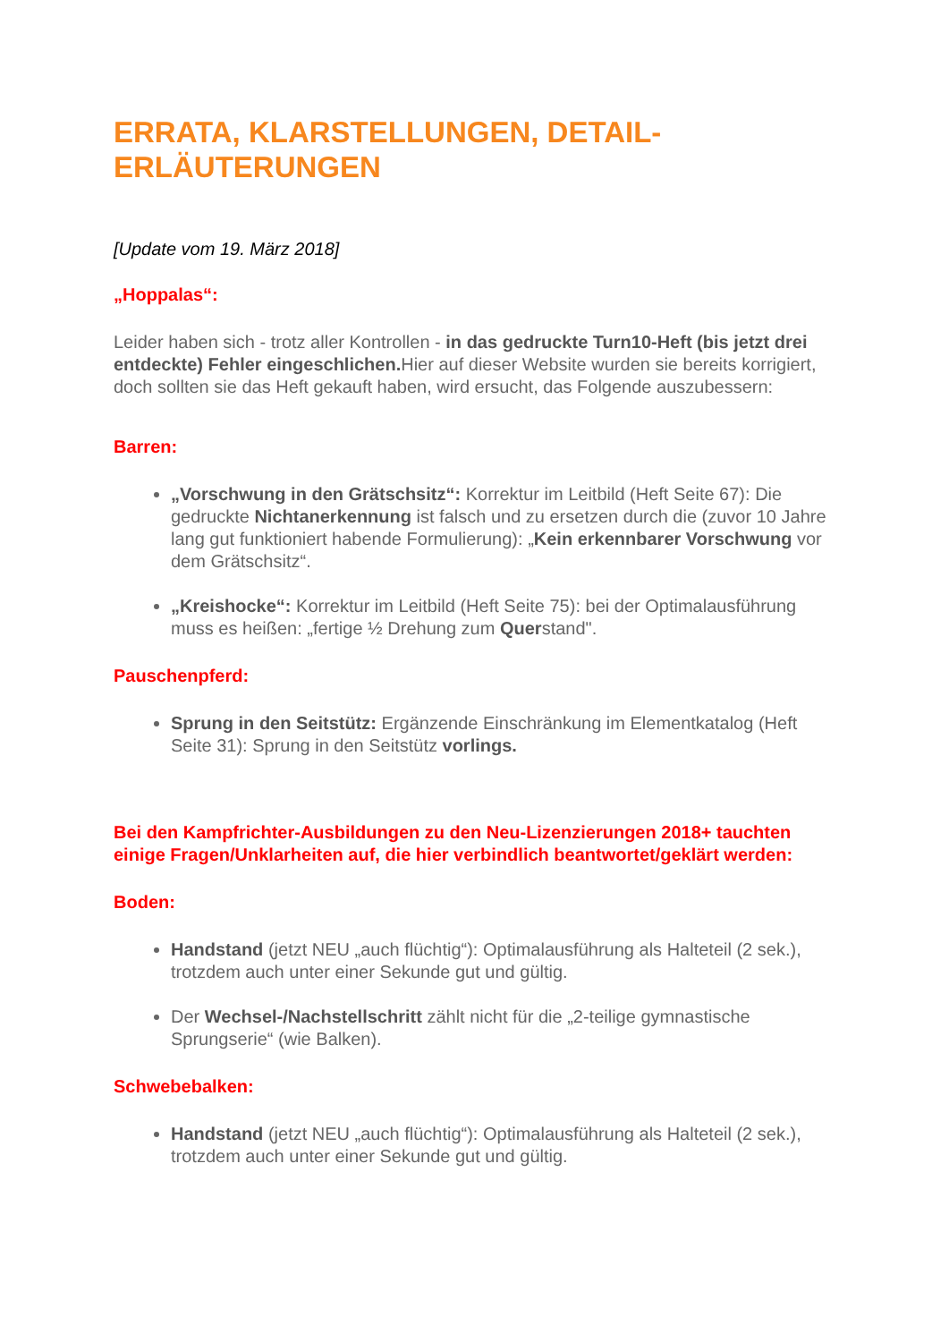ERRATA, KLARSTELLUNGEN, DETAIL-ERLÄUTERUNGEN
[Update vom 19. März 2018]
„Hoppalas“:
Leider haben sich - trotz aller Kontrollen - in das gedruckte Turn10-Heft (bis jetzt drei entdeckte) Fehler eingeschlichen. Hier auf dieser Website wurden sie bereits korrigiert, doch sollten sie das Heft gekauft haben, wird ersucht, das Folgende auszubessern:
Barren:
„Vorschwung in den Grätschsitz“: Korrektur im Leitbild (Heft Seite 67): Die gedruckte Nichtanerkennung ist falsch und zu ersetzen durch die (zuvor 10 Jahre lang gut funktioniert habende Formulierung): „Kein erkennbarer Vorschwung vor dem Grätschsitz“.
„Kreishocke“: Korrektur im Leitbild (Heft Seite 75): bei der Optimalausführung muss es heißen: „fertige ½ Drehung zum Querstand".
Pauschenpferd:
Sprung in den Seitstütz: Ergänzende Einschränkung im Elementkatalog (Heft Seite 31): Sprung in den Seitstütz vorlings.
Bei den Kampfrichter-Ausbildungen zu den Neu-Lizenzierungen 2018+ tauchten einige Fragen/Unklarheiten auf, die hier verbindlich beantwortet/geklärt werden:
Boden:
Handstand (jetzt NEU „auch flüchtig“): Optimalausführung als Halteteil (2 sek.), trotzdem auch unter einer Sekunde gut und gültig.
Der Wechsel-/Nachstellschritt zählt nicht für die „2-teilige gymnastische Sprungserie“ (wie Balken).
Schwebebalken:
Handstand (jetzt NEU „auch flüchtig“): Optimalausführung als Halteteil (2 sek.), trotzdem auch unter einer Sekunde gut und gültig.